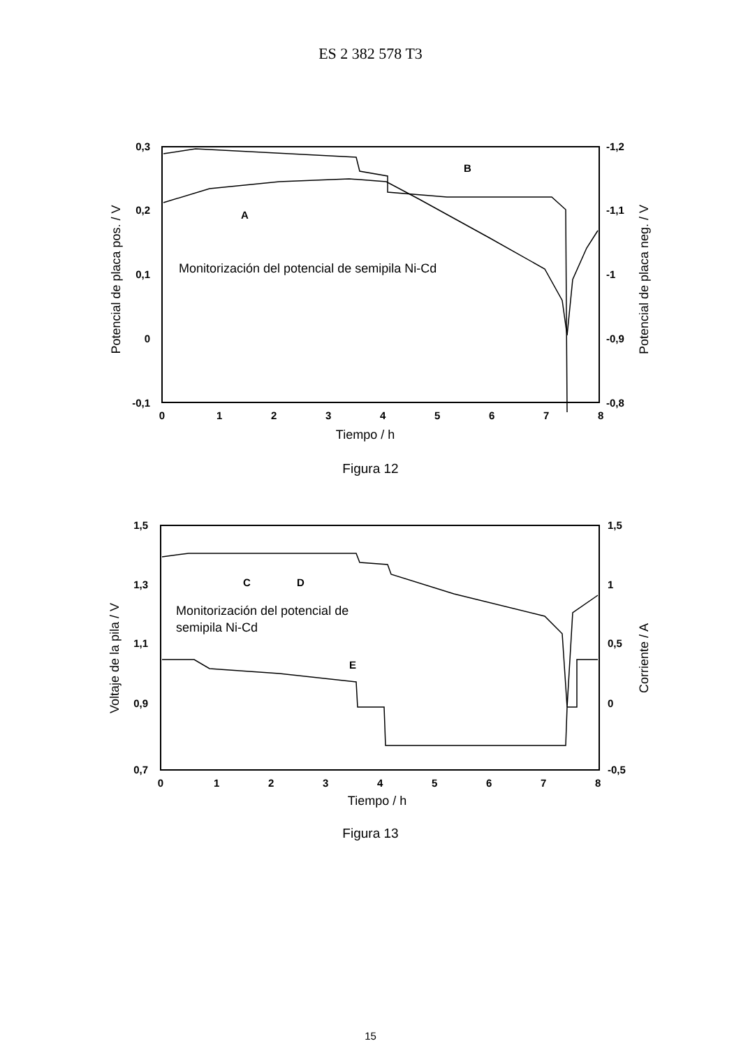ES 2 382 578 T3
0,3
0,2
0,1
0
-0,1
-1,2
-1,1
-1
-0,9
-0,8
0
1
2
3
4
5
6
7
8
Tiempo / h
Potencial de placa pos. / V
Potencial de placa neg. / V
Monitorización del potencial de semipila Ni-Cd
A
B
Figura 12
1,5
1,3
1,1
0,9
0,7
1,5
1
0,5
0
-0,5
0
1
2
3
4
5
6
7
8
Tiempo / h
Voltaje de la pila / V
Corriente / A
Monitorización del potencial de
semipila Ni-Cd
C
D
E
Figura 13
15